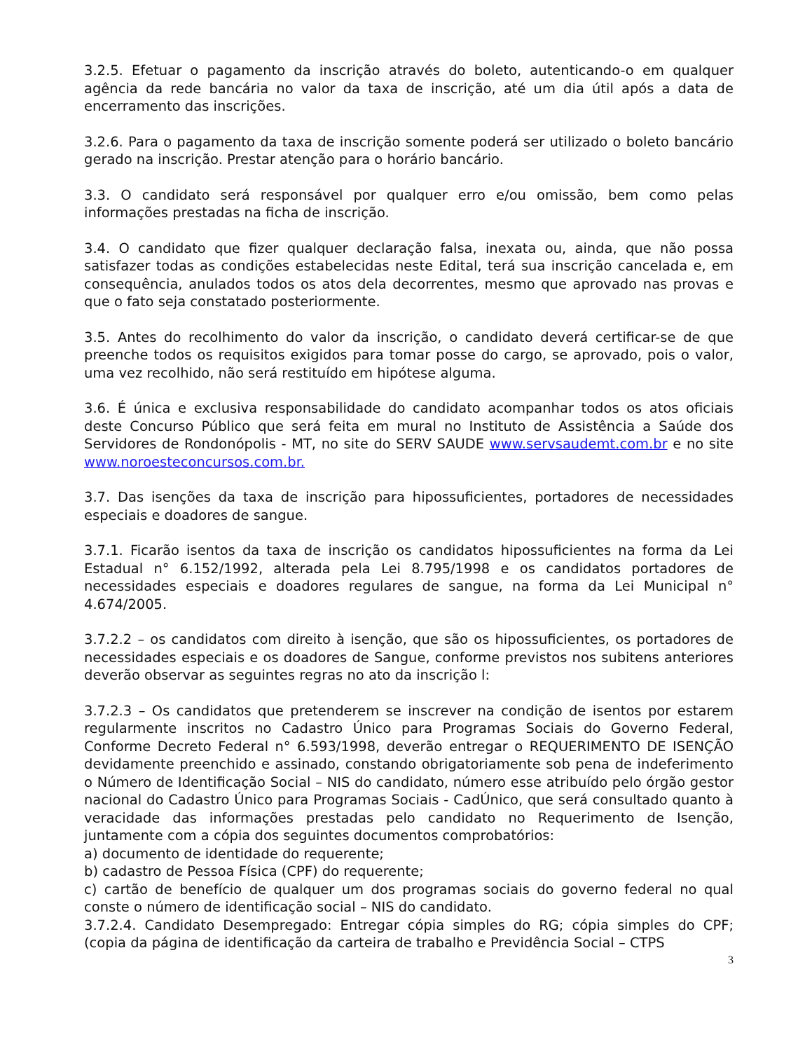3.2.5. Efetuar o pagamento da inscrição através do boleto, autenticando-o em qualquer agência da rede bancária no valor da taxa de inscrição, até um dia útil após a data de encerramento das inscrições.
3.2.6. Para o pagamento da taxa de inscrição somente poderá ser utilizado o boleto bancário gerado na inscrição. Prestar atenção para o horário bancário.
3.3. O candidato será responsável por qualquer erro e/ou omissão, bem como pelas informações prestadas na ficha de inscrição.
3.4. O candidato que fizer qualquer declaração falsa, inexata ou, ainda, que não possa satisfazer todas as condições estabelecidas neste Edital, terá sua inscrição cancelada e, em consequência, anulados todos os atos dela decorrentes, mesmo que aprovado nas provas e que o fato seja constatado posteriormente.
3.5. Antes do recolhimento do valor da inscrição, o candidato deverá certificar-se de que preenche todos os requisitos exigidos para tomar posse do cargo, se aprovado, pois o valor, uma vez recolhido, não será restituído em hipótese alguma.
3.6. É única e exclusiva responsabilidade do candidato acompanhar todos os atos oficiais deste Concurso Público que será feita em mural no Instituto de Assistência a Saúde dos Servidores de Rondonópolis - MT, no site do SERV SAUDE www.servsaudemt.com.br e no site www.noroesteconcursos.com.br.
3.7. Das isenções da taxa de inscrição para hipossuficientes, portadores de necessidades especiais e doadores de sangue.
3.7.1. Ficarão isentos da taxa de inscrição os candidatos hipossuficientes na forma da Lei Estadual n° 6.152/1992, alterada pela Lei 8.795/1998 e os candidatos portadores de necessidades especiais e doadores regulares de sangue, na forma da Lei Municipal n° 4.674/2005.
3.7.2.2 – os candidatos com direito à isenção, que são os hipossuficientes, os portadores de necessidades especiais e os doadores de Sangue, conforme previstos nos subitens anteriores deverão observar as seguintes regras no ato da inscrição l:
3.7.2.3 – Os candidatos que pretenderem se inscrever na condição de isentos por estarem regularmente inscritos no Cadastro Único para Programas Sociais do Governo Federal, Conforme Decreto Federal n° 6.593/1998, deverão entregar o REQUERIMENTO DE ISENÇÃO devidamente preenchido e assinado, constando obrigatoriamente sob pena de indeferimento o Número de Identificação Social – NIS do candidato, número esse atribuído pelo órgão gestor nacional do Cadastro Único para Programas Sociais - CadÚnico, que será consultado quanto à veracidade das informações prestadas pelo candidato no Requerimento de Isenção, juntamente com a cópia dos seguintes documentos comprobatórios:
a) documento de identidade do requerente;
b) cadastro de Pessoa Física (CPF) do requerente;
c) cartão de benefício de qualquer um dos programas sociais do governo federal no qual conste o número de identificação social – NIS do candidato.
3.7.2.4. Candidato Desempregado: Entregar cópia simples do RG; cópia simples do CPF; (copia da página de identificação da carteira de trabalho e Previdência Social – CTPS
3